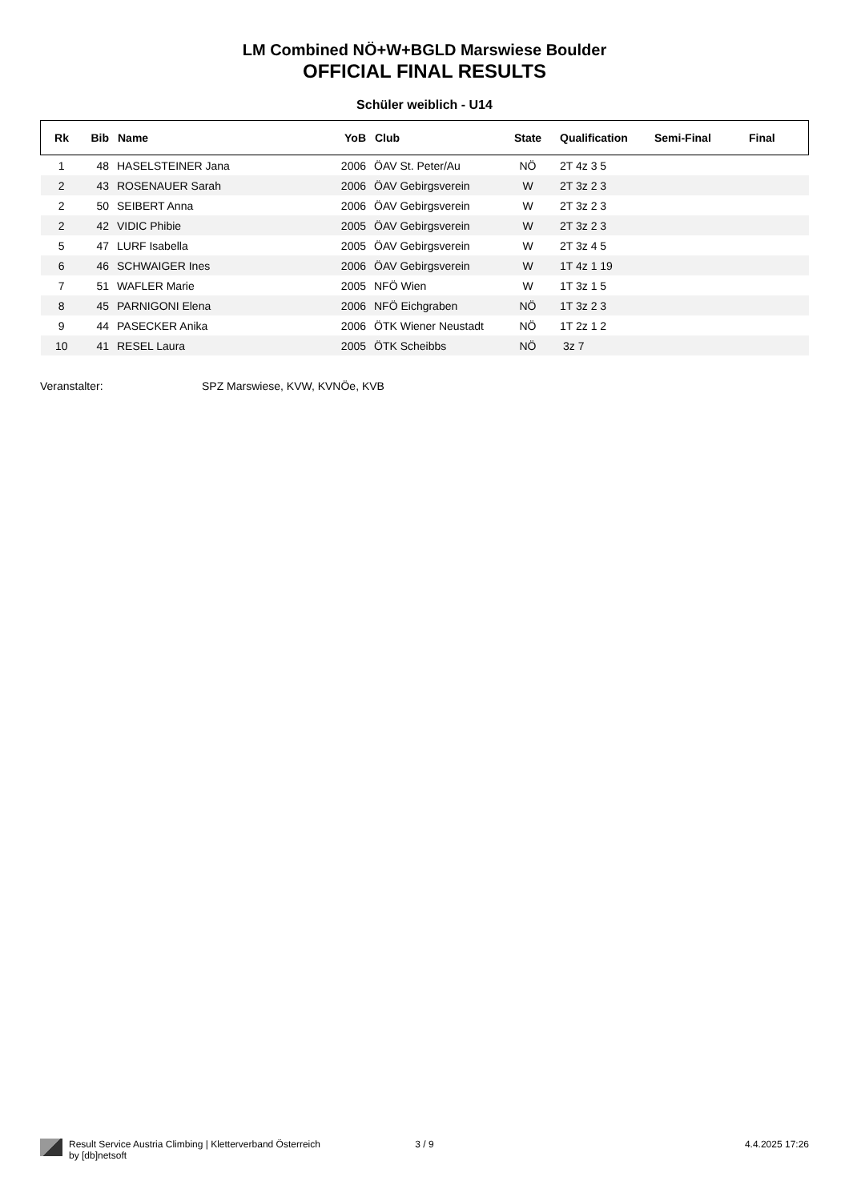LM Combined NÖ+W+BGLD Marswiese Boulder
OFFICIAL FINAL RESULTS
Schüler weiblich - U14
| Rk | Bib | Name | YoB | Club | State | Qualification | Semi-Final | Final |
| --- | --- | --- | --- | --- | --- | --- | --- | --- |
| 1 | 48 | HASELSTEINER Jana | 2006 | ÖAV St. Peter/Au | NÖ | 2T 4z 3 5 | | |
| 2 | 43 | ROSENAUER Sarah | 2006 | ÖAV Gebirgsverein | W | 2T 3z 2 3 | | |
| 2 | 50 | SEIBERT Anna | 2006 | ÖAV Gebirgsverein | W | 2T 3z 2 3 | | |
| 2 | 42 | VIDIC Phibie | 2005 | ÖAV Gebirgsverein | W | 2T 3z 2 3 | | |
| 5 | 47 | LURF Isabella | 2005 | ÖAV Gebirgsverein | W | 2T 3z 4 5 | | |
| 6 | 46 | SCHWAIGER Ines | 2006 | ÖAV Gebirgsverein | W | 1T 4z 1 19 | | |
| 7 | 51 | WAFLER Marie | 2005 | NFÖ Wien | W | 1T 3z 1 5 | | |
| 8 | 45 | PARNIGONI Elena | 2006 | NFÖ Eichgraben | NÖ | 1T 3z 2 3 | | |
| 9 | 44 | PASECKER Anika | 2006 | ÖTK Wiener Neustadt | NÖ | 1T 2z 1 2 | | |
| 10 | 41 | RESEL Laura | 2005 | ÖTK Scheibbs | NÖ | 3z 7 | | |
Veranstalter: SPZ Marswiese, KVW, KVNÖe, KVB
Result Service Austria Climbing | Kletterverband Österreich
by [db]netsoft
3 / 9 4.4.2025 17:26